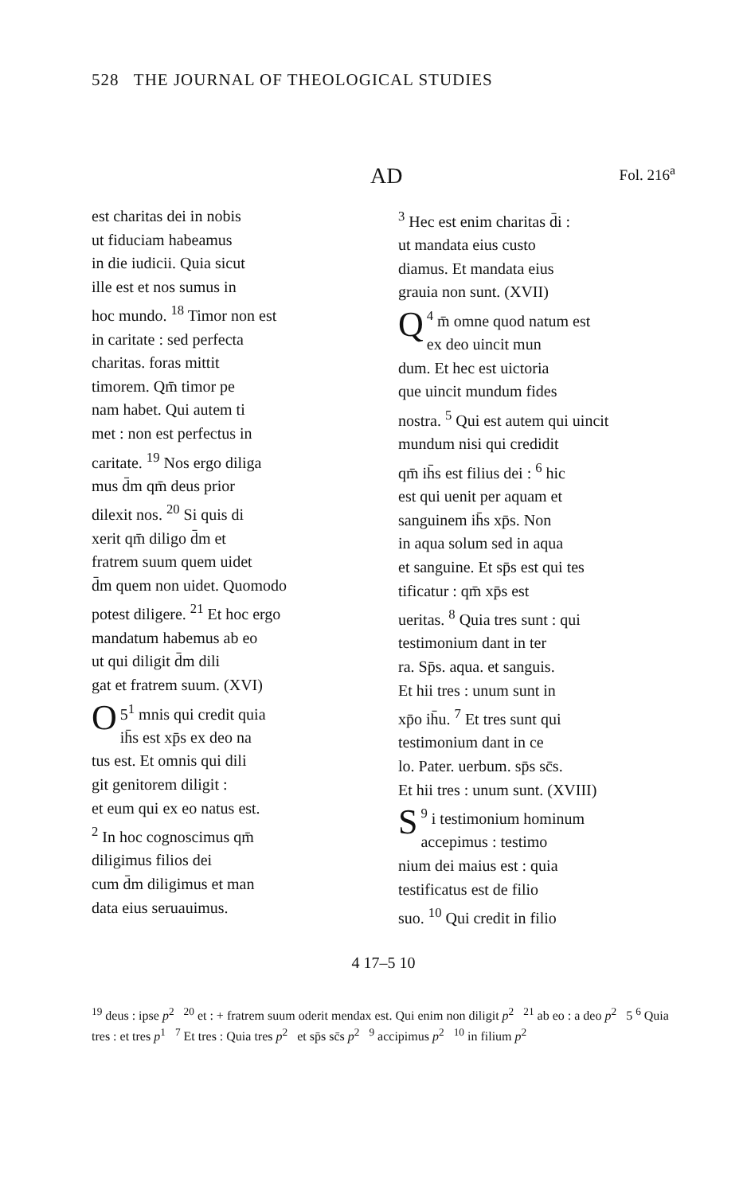528 THE JOURNAL OF THEOLOGICAL STUDIES
AD Fol. 216<sup>a</sup>
est charitas dei in nobis
ut fiduciam habeamus
in die iudicii. Quia sicut
ille est et nos sumus in
hoc mundo. <sup>18</sup> Timor non est
in caritate : sed perfecta
charitas. foras mittit
timorem. Qm̄ timor pe
nam habet. Qui autem ti
met : non est perfectus in
caritate. <sup>19</sup> Nos ergo diliga
mus d̄m qm̄ deus prior
dilexit nos. <sup>20</sup> Si quis di
xerit qm̄ diligo d̄m et
fratrem suum quem uidet
d̄m quem non uidet. Quomodo
potest diligere. <sup>21</sup> Et hoc ergo
mandatum habemus ab eo
ut qui diligit d̄m dili
gat et fratrem suum. (XVI)
5<sup>1</sup> O mnis qui credit quia
ih̄s est xp̄s ex deo na
tus est. Et omnis qui dili
git genitorem diligit :
et eum qui ex eo natus est.
<sup>2</sup> In hoc cognoscimus qm̄
diligimus filios dei
cum d̄m diligimus et man
data eius seruauimus.
<sup>3</sup> Hec est enim charitas d̄i :
ut mandata eius custo
diamus. Et mandata eius
grauia non sunt. (XVII)
<sup>4</sup> Q m̄ omne quod natum est
ex deo uincit mun
dum. Et hec est uictoria
que uincit mundum fides
nostra. <sup>5</sup> Qui est autem qui uincit
mundum nisi qui credidit
qm̄ ih̄s est filius dei : <sup>6</sup> hic
est qui uenit per aquam et
sanguinem ih̄s xp̄s. Non
in aqua solum sed in aqua
et sanguine. Et sp̄s est qui tes
tificatur : qm̄ xp̄s est
ueritas. <sup>8</sup> Quia tres sunt : qui
testimonium dant in ter
ra. Sp̄s. aqua. et sanguis.
Et hii tres : unum sunt in
xp̄o ih̄u. <sup>7</sup> Et tres sunt qui
testimonium dant in ce
lo. Pater. uerbum. sp̄s sc̄s.
Et hii tres : unum sunt. (XVIII)
<sup>9</sup> S i testimonium hominum
accepimus : testimo
nium dei maius est : quia
testificatus est de filio
suo. <sup>10</sup> Qui credit in filio
4 17–5 10
<sup>19</sup> deus : ipse p<sup>2</sup> <sup>20</sup> et : + fratrem suum oderit mendax est. Qui enim non diligit p<sup>2</sup> <sup>21</sup> ab eo : a deo p<sup>2</sup> 5 <sup>6</sup> Quia tres : et tres p<sup>1</sup> <sup>7</sup> Et tres : Quia tres p<sup>2</sup> et sp̄s sc̄s p<sup>2</sup> <sup>9</sup> accipimus p<sup>2</sup> <sup>10</sup> in filium p<sup>2</sup>